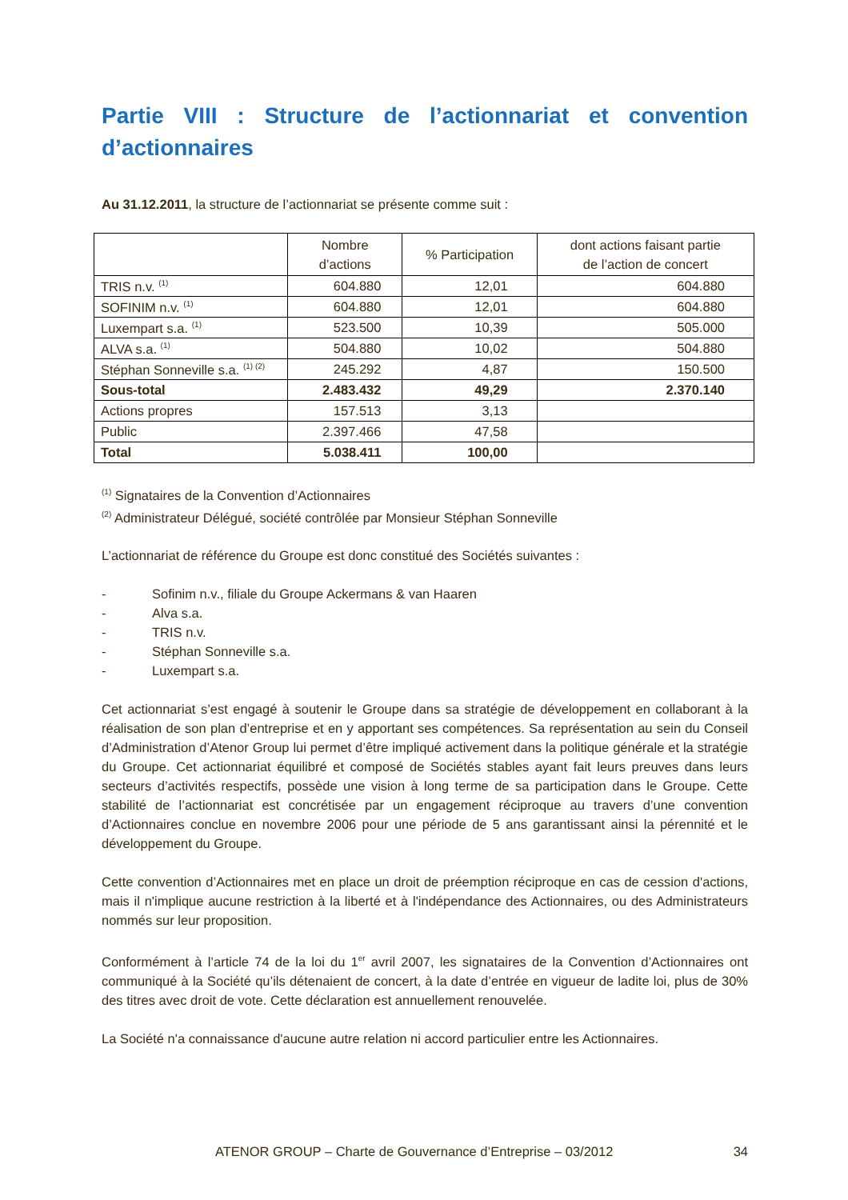Partie VIII : Structure de l’actionnariat et convention d’actionnaires
Au 31.12.2011, la structure de l’actionnariat se présente comme suit :
| | Nombre d’actions | % Participation | dont actions faisant partie de l’action de concert |
| --- | --- | --- | --- |
| TRIS n.v. <sup>(1)</sup> | 604.880 | 12,01 | 604.880 |
| SOFINIM n.v. <sup>(1)</sup> | 604.880 | 12,01 | 604.880 |
| Luxempart s.a. <sup>(1)</sup> | 523.500 | 10,39 | 505.000 |
| ALVA s.a. <sup>(1)</sup> | 504.880 | 10,02 | 504.880 |
| Stéphan Sonneville s.a. <sup>(1) (2)</sup> | 245.292 | 4,87 | 150.500 |
| Sous-total | 2.483.432 | 49,29 | 2.370.140 |
| Actions propres | 157.513 | 3,13 | |
| Public | 2.397.466 | 47,58 | |
| Total | 5.038.411 | 100,00 | |
<sup>(1)</sup> Signataires de la Convention d’Actionnaires
<sup>(2)</sup> Administrateur Délégué, société contrôlée par Monsieur Stéphan Sonneville
L’actionnariat de référence du Groupe est donc constitué des Sociétés suivantes :
- Sofinim n.v., filiale du Groupe Ackermans & van Haaren
- Alva s.a.
- TRIS n.v.
- Stéphan Sonneville s.a.
- Luxempart s.a.
Cet actionnariat s’est engagé à soutenir le Groupe dans sa stratégie de développement en collaborant à la réalisation de son plan d’entreprise et en y apportant ses compétences. Sa représentation au sein du Conseil d’Administration d’Atenor Group lui permet d’être impliqué activement dans la politique générale et la stratégie du Groupe. Cet actionnariat équilibré et composé de Sociétés stables ayant fait leurs preuves dans leurs secteurs d’activités respectifs, possède une vision à long terme de sa participation dans le Groupe. Cette stabilité de l’actionnariat est concrétisée par un engagement réciproque au travers d’une convention d’Actionnaires conclue en novembre 2006 pour une période de 5 ans garantissant ainsi la pérennité et le développement du Groupe.
Cette convention d’Actionnaires met en place un droit de préemption réciproque en cas de cession d'actions, mais il n'implique aucune restriction à la liberté et à l'indépendance des Actionnaires, ou des Administrateurs nommés sur leur proposition.
Conformément à l’article 74 de la loi du 1<sup>er</sup> avril 2007, les signataires de la Convention d’Actionnaires ont communiqué à la Société qu’ils détenaient de concert, à la date d’entrée en vigueur de ladite loi, plus de 30% des titres avec droit de vote. Cette déclaration est annuellement renouvelée.
La Société n'a connaissance d'aucune autre relation ni accord particulier entre les Actionnaires.
ATENOR GROUP – Charte de Gouvernance d’Entreprise – 03/2012 34